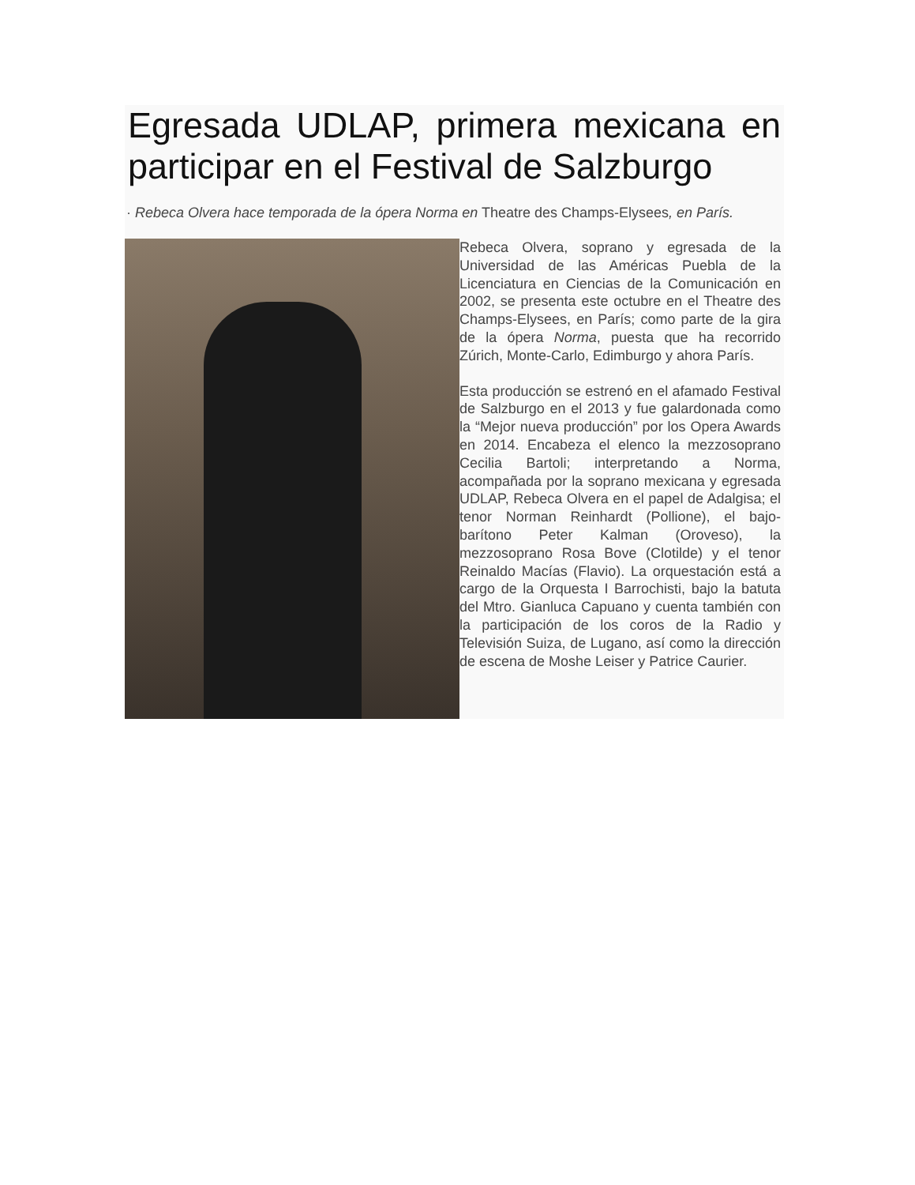Egresada UDLAP, primera mexicana en participar en el Festival de Salzburgo
· Rebeca Olvera hace temporada de la ópera Norma en Theatre des Champs-Elysees, en París.
Rebeca Olvera, soprano y egresada de la Universidad de las Américas Puebla de la Licenciatura en Ciencias de la Comunicación en 2002, se presenta este octubre en el Theatre des Champs-Elysees, en París; como parte de la gira de la ópera Norma, puesta que ha recorrido Zúrich, Monte-Carlo, Edimburgo y ahora París.
Esta producción se estrenó en el afamado Festival de Salzburgo en el 2013 y fue galardonada como la “Mejor nueva producción” por los Opera Awards en 2014. Encabeza el elenco la mezzosoprano Cecilia Bartoli; interpretando a Norma, acompañada por la soprano mexicana y egresada UDLAP, Rebeca Olvera en el papel de Adalgisa; el tenor Norman Reinhardt (Pollione), el bajo-barítono Peter Kalman (Oroveso), la mezzosoprano Rosa Bove (Clotilde) y el tenor Reinaldo Macías (Flavio). La orquestación está a cargo de la Orquesta I Barrochisti, bajo la batuta del Mtro. Gianluca Capuano y cuenta también con la participación de los coros de la Radio y Televisión Suiza, de Lugano, así como la dirección de escena de Moshe Leiser y Patrice Caurier.